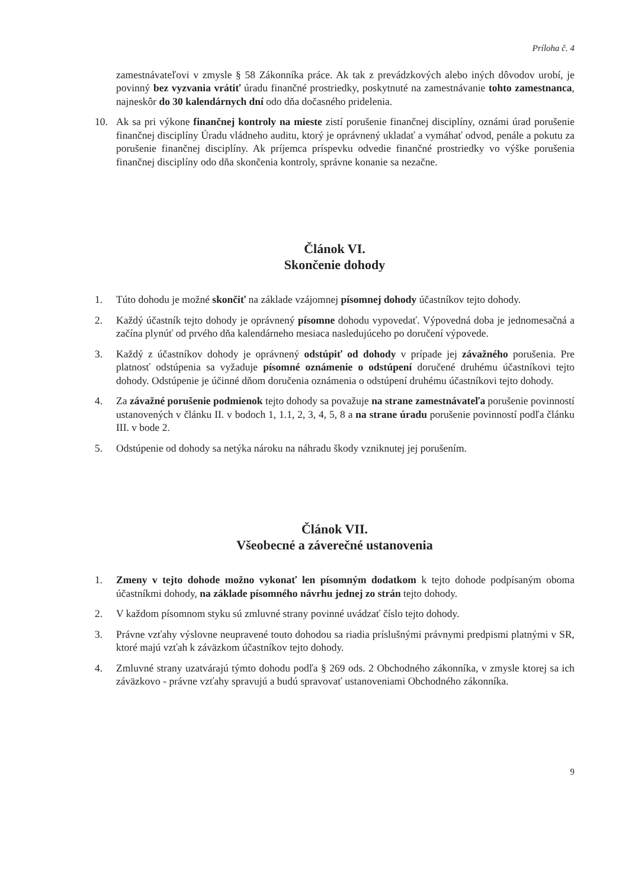Príloha č. 4
zamestnávateľovi v zmysle § 58 Zákonníka práce. Ak tak z prevádzkových alebo iných dôvodov urobí, je povinný bez vyzvania vrátiť úradu finančné prostriedky, poskytnuté na zamestnávanie tohto zamestnanca, najneskôr do 30 kalendárnych dní odo dňa dočasného pridelenia.
10. Ak sa pri výkone finančnej kontroly na mieste zistí porušenie finančnej disciplíny, oznámi úrad porušenie finančnej disciplíny Úradu vládneho auditu, ktorý je oprávnený ukladať a vymáhať odvod, penále a pokutu za porušenie finančnej disciplíny. Ak príjemca príspevku odvedie finančné prostriedky vo výške porušenia finančnej disciplíny odo dňa skončenia kontroly, správne konanie sa nezačne.
Článok VI.
Skončenie dohody
1. Túto dohodu je možné skončiť na základe vzájomnej písomnej dohody účastníkov tejto dohody.
2. Každý účastník tejto dohody je oprávnený písomne dohodu vypovedať. Výpovedná doba je jednomesačná a začína plynúť od prvého dňa kalendárneho mesiaca nasledujúceho po doručení výpovede.
3. Každý z účastníkov dohody je oprávnený odstúpiť od dohody v prípade jej závažného porušenia. Pre platnosť odstúpenia sa vyžaduje písomné oznámenie o odstúpení doručené druhému účastníkovi tejto dohody. Odstúpenie je účinné dňom doručenia oznámenia o odstúpení druhému účastníkovi tejto dohody.
4. Za závažné porušenie podmienok tejto dohody sa považuje na strane zamestnávateľa porušenie povinností ustanovených v článku II. v bodoch 1, 1.1, 2, 3, 4, 5, 8 a na strane úradu porušenie povinností podľa článku III. v bode 2.
5. Odstúpenie od dohody sa netýka nároku na náhradu škody vzniknutej jej porušením.
Článok VII.
Všeobecné a záverečné ustanovenia
1. Zmeny v tejto dohode možno vykonať len písomným dodatkom k tejto dohode podpísaným oboma účastníkmi dohody, na základe písomného návrhu jednej zo strán tejto dohody.
2. V každom písomnom styku sú zmluvné strany povinné uvádzať číslo tejto dohody.
3. Právne vzťahy výslovne neupravené touto dohodou sa riadia príslušnými právnymi predpismi platnými v SR, ktoré majú vzťah k záväzkom účastníkov tejto dohody.
4. Zmluvné strany uzatvárajú týmto dohodu podľa § 269 ods. 2 Obchodného zákonníka, v zmysle ktorej sa ich záväzkovo - právne vzťahy spravujú a budú spravovať ustanoveniami Obchodného zákonníka.
9